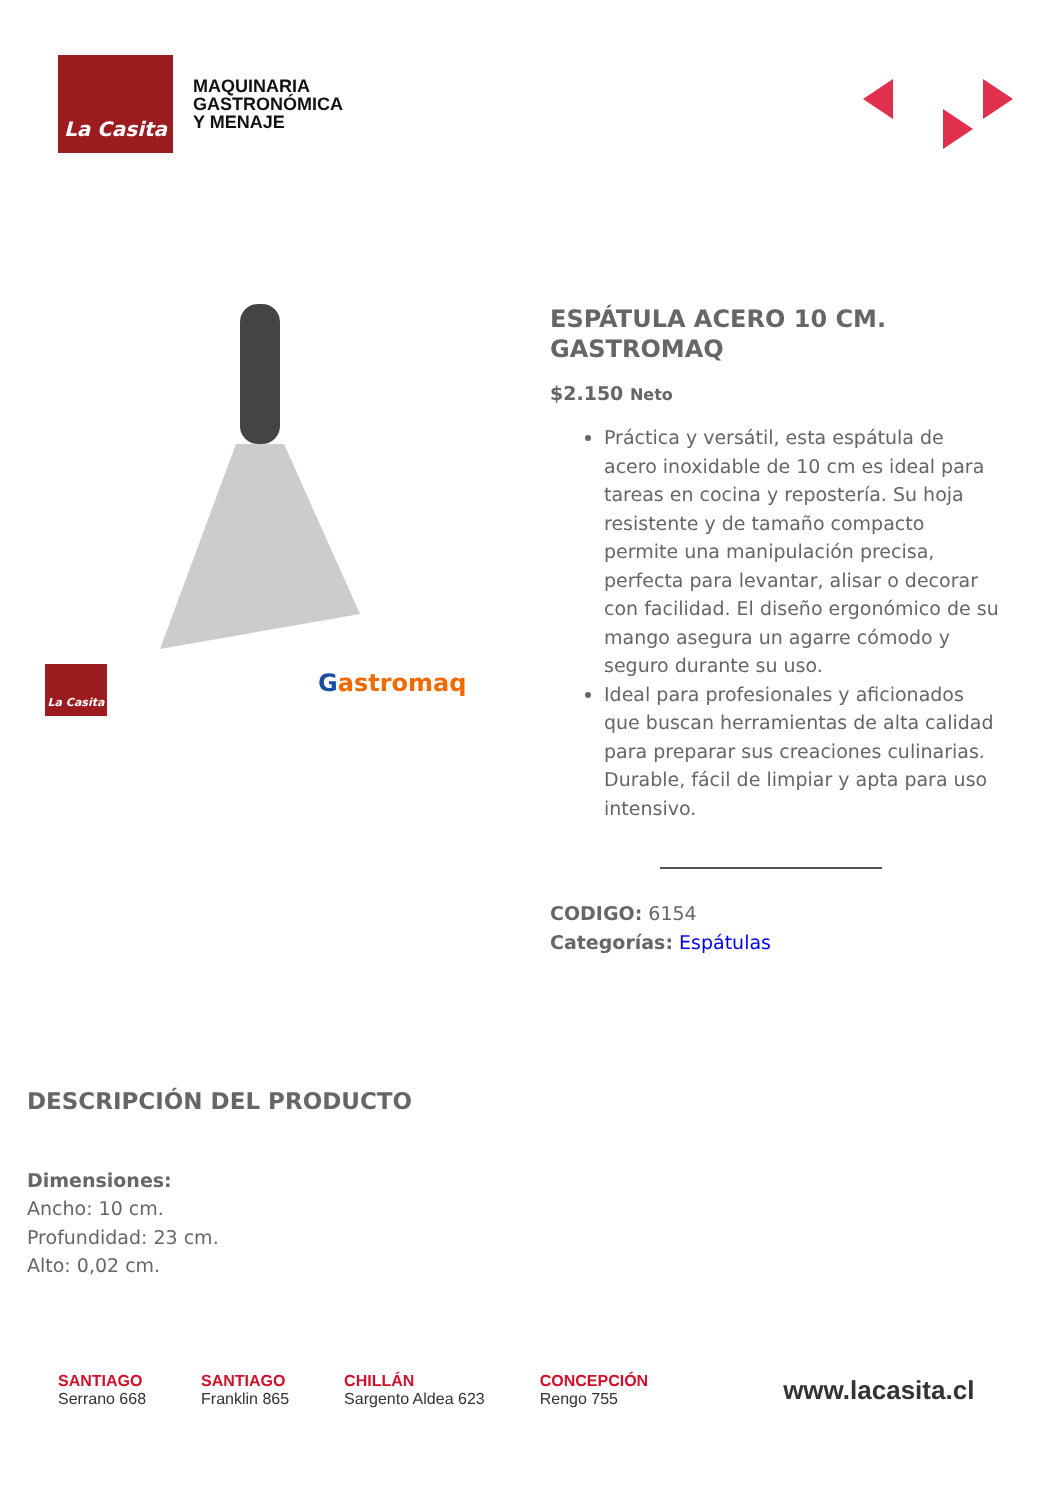La Casita
MAQUINARIA
GASTRONÓMICA
Y MENAJE
La Casita Gastromaq
ESPÁTULA ACERO 10 CM. GASTROMAQ
$2.150 Neto
Práctica y versátil, esta espátula de acero inoxidable de 10 cm es ideal para tareas en cocina y repostería. Su hoja resistente y de tamaño compacto permite una manipulación precisa, perfecta para levantar, alisar o decorar con facilidad. El diseño ergonómico de su mango asegura un agarre cómodo y seguro durante su uso.
Ideal para profesionales y aficionados que buscan herramientas de alta calidad para preparar sus creaciones culinarias. Durable, fácil de limpiar y apta para uso intensivo.
CODIGO: 6154
Categorías: Espátulas
DESCRIPCIÓN DEL PRODUCTO
Dimensiones:
Ancho: 10 cm.
Profundidad: 23 cm.
Alto: 0,02 cm.
SANTIAGO
Serrano 668
SANTIAGO
Franklin 865
CHILLÁN
Sargento Aldea 623
CONCEPCIÓN
Rengo 755
www.lacasita.cl